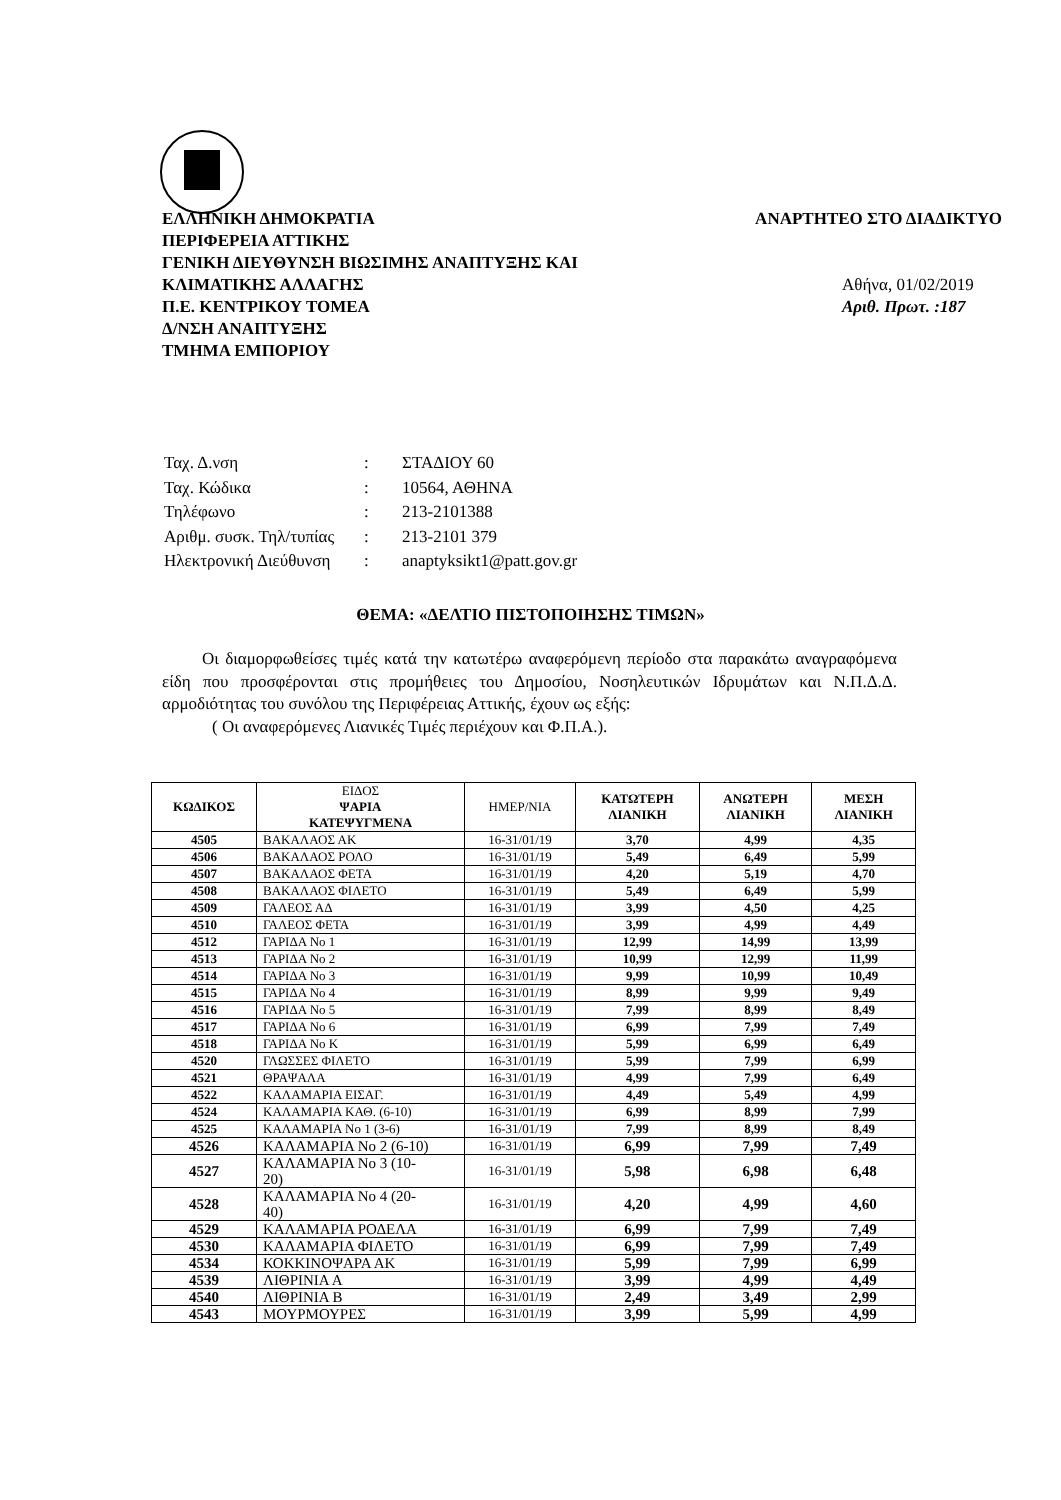ΕΛΛΗΝΙΚΗ ΔΗΜΟΚΡΑΤΙΑ ΑΝΑΡΤΗΤΕΟ ΣΤΟ ΔΙΑΔΙΚΤΥΟ
ΠΕΡΙΦΕΡΕΙΑ ΑΤΤΙΚΗΣ
ΓΕΝΙΚΗ ΔΙΕΥΘΥΝΣΗ ΒΙΩΣΙΜΗΣ ΑΝΑΠΤΥΞΗΣ ΚΑΙ
ΚΛΙΜΑΤΙΚΗΣ ΑΛΛΑΓΗΣ Αθήνα, 01/02/2019
Π.Ε. ΚΕΝΤΡΙΚΟΥ ΤΟΜΕΑ Αριθ. Πρωτ. :187
Δ/ΝΣΗ ΑΝΑΠΤΥΞΗΣ
ΤΜΗΜΑ ΕΜΠΟΡΙΟΥ
| Ταχ. Δ.νση | : | ΣΤΑΔΙΟΥ 60 |
| Ταχ. Κώδικα | : | 10564, ΑΘΗΝΑ |
| Τηλέφωνο | : | 213-2101388 |
| Αριθμ. συσκ. Τηλ/τυπίας | : | 213-2101 379 |
| Ηλεκτρονική Διεύθυνση | : | anaptyksikt1@patt.gov.gr |
ΘΕΜΑ: «ΔΕΛΤΙΟ ΠΙΣΤΟΠΟΙΗΣΗΣ ΤΙΜΩΝ»
Οι διαμορφωθείσες τιμές κατά την κατωτέρω αναφερόμενη περίοδο στα παρακάτω αναγραφόμενα είδη που προσφέρονται στις προμήθειες του Δημοσίου, Νοσηλευτικών Ιδρυμάτων και Ν.Π.Δ.Δ. αρμοδιότητας του συνόλου της Περιφέρειας Αττικής, έχουν ως εξής:
( Οι αναφερόμενες Λιανικές Τιμές περιέχουν και Φ.Π.Α.).
| ΚΩΔΙΚΟΣ | ΕΙΔΟΣ ΨΑΡΙΑ ΚΑΤΕΨΥΓΜΕΝΑ | ΗΜΕΡ/ΝΙΑ | ΚΑΤΩΤΕΡΗ ΛΙΑΝΙΚΗ | ΑΝΩΤΕΡΗ ΛΙΑΝΙΚΗ | ΜΕΣΗ ΛΙΑΝΙΚΗ |
| --- | --- | --- | --- | --- | --- |
| 4505 | ΒΑΚΑΛΑΟΣ ΑΚ | 16-31/01/19 | 3,70 | 4,99 | 4,35 |
| 4506 | ΒΑΚΑΛΑΟΣ ΡΟΛΟ | 16-31/01/19 | 5,49 | 6,49 | 5,99 |
| 4507 | ΒΑΚΑΛΑΟΣ ΦΕΤΑ | 16-31/01/19 | 4,20 | 5,19 | 4,70 |
| 4508 | ΒΑΚΑΛΑΟΣ ΦΙΛΕΤΟ | 16-31/01/19 | 5,49 | 6,49 | 5,99 |
| 4509 | ΓΑΛΕΟΣ ΑΔ | 16-31/01/19 | 3,99 | 4,50 | 4,25 |
| 4510 | ΓΑΛΕΟΣ ΦΕΤΑ | 16-31/01/19 | 3,99 | 4,99 | 4,49 |
| 4512 | ΓΑΡΙΔΑ Νο 1 | 16-31/01/19 | 12,99 | 14,99 | 13,99 |
| 4513 | ΓΑΡΙΔΑ Νο 2 | 16-31/01/19 | 10,99 | 12,99 | 11,99 |
| 4514 | ΓΑΡΙΔΑ Νο 3 | 16-31/01/19 | 9,99 | 10,99 | 10,49 |
| 4515 | ΓΑΡΙΔΑ Νο 4 | 16-31/01/19 | 8,99 | 9,99 | 9,49 |
| 4516 | ΓΑΡΙΔΑ Νο 5 | 16-31/01/19 | 7,99 | 8,99 | 8,49 |
| 4517 | ΓΑΡΙΔΑ Νο 6 | 16-31/01/19 | 6,99 | 7,99 | 7,49 |
| 4518 | ΓΑΡΙΔΑ Νο Κ | 16-31/01/19 | 5,99 | 6,99 | 6,49 |
| 4520 | ΓΛΩΣΣΕΣ ΦΙΛΕΤΟ | 16-31/01/19 | 5,99 | 7,99 | 6,99 |
| 4521 | ΘΡΑΨΑΛΑ | 16-31/01/19 | 4,99 | 7,99 | 6,49 |
| 4522 | ΚΑΛΑΜΑΡΙΑ ΕΙΣΑΓ. | 16-31/01/19 | 4,49 | 5,49 | 4,99 |
| 4524 | ΚΑΛΑΜΑΡΙΑ ΚΑΘ. (6-10) | 16-31/01/19 | 6,99 | 8,99 | 7,99 |
| 4525 | ΚΑΛΑΜΑΡΙΑ Νο 1 (3-6) | 16-31/01/19 | 7,99 | 8,99 | 8,49 |
| 4526 | ΚΑΛΑΜΑΡΙΑ Νο 2 (6-10) | 16-31/01/19 | 6,99 | 7,99 | 7,49 |
| 4527 | ΚΑΛΑΜΑΡΙΑ Νο 3 (10- 20) | 16-31/01/19 | 5,98 | 6,98 | 6,48 |
| 4528 | ΚΑΛΑΜΑΡΙΑ Νο 4 (20- 40) | 16-31/01/19 | 4,20 | 4,99 | 4,60 |
| 4529 | ΚΑΛΑΜΑΡΙΑ ΡΟΔΕΛΑ | 16-31/01/19 | 6,99 | 7,99 | 7,49 |
| 4530 | ΚΑΛΑΜΑΡΙΑ ΦΙΛΕΤΟ | 16-31/01/19 | 6,99 | 7,99 | 7,49 |
| 4534 | ΚΟΚΚΙΝΟΨΑΡΑ ΑΚ | 16-31/01/19 | 5,99 | 7,99 | 6,99 |
| 4539 | ΛΙΘΡΙΝΙΑ Α | 16-31/01/19 | 3,99 | 4,99 | 4,49 |
| 4540 | ΛΙΘΡΙΝΙΑ Β | 16-31/01/19 | 2,49 | 3,49 | 2,99 |
| 4543 | ΜΟΥΡΜΟΥΡΕΣ | 16-31/01/19 | 3,99 | 5,99 | 4,99 |